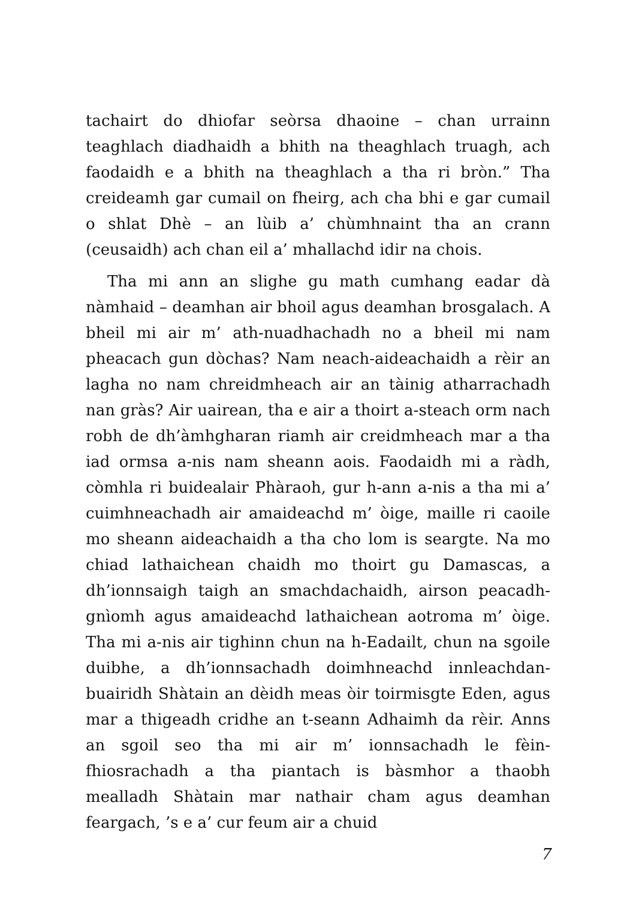tachairt do dhiofar seòrsa dhaoine – chan urrainn teaghlach diadhaidh a bhith na theaghlach truagh, ach faodaidh e a bhith na theaghlach a tha ri bròn.” Tha creideamh gar cumail on fheirg, ach cha bhi e gar cumail o shlat Dhè – an lùib a’ chùmhnaint tha an crann (ceusaidh) ach chan eil a’ mhallachd idir na chois.
Tha mi ann an slighe gu math cumhang eadar dà nàmhaid – deamhan air bhoil agus deamhan brosgalach. A bheil mi air m’ ath-nuadhachadh no a bheil mi nam pheacach gun dòchas? Nam neach-aideachaidh a rèir an lagha no nam chreidmheach air an tàinig atharrachadh nan gràs? Air uairean, tha e air a thoirt a-steach orm nach robh de dh’àmhgharan riamh air creidmheach mar a tha iad ormsa a-nis nam sheann aois. Faodaidh mi a ràdh, còmhla ri buidealair Phàraoh, gur h-ann a-nis a tha mi a’ cuimhneachadh air amaideachd m’ òige, maille ri caoile mo sheann aideachaidh a tha cho lom is seargte. Na mo chiad lathaichean chaidh mo thoirt gu Damascas, a dh’ionnsaigh taigh an smachdachaidh, airson peacadh-gnìomh agus amaideachd lathaichean aotroma m’ òige. Tha mi a-nis air tighinn chun na h-Eadailt, chun na sgoile duibhe, a dh’ionnsachadh doimhneachd innleachdan-buairidh Shàtain an dèidh meas òir toirmisgte Eden, agus mar a thigeadh cridhe an t-seann Adhaimh da rèir. Anns an sgoil seo tha mi air m’ ionnsachadh le fèin-fhiosrachadh a tha piantach is bàsmhor a thaobh mealladh Shàtain mar nathair cham agus deamhan feargach, ’s e a’ cur feum air a chuid
7